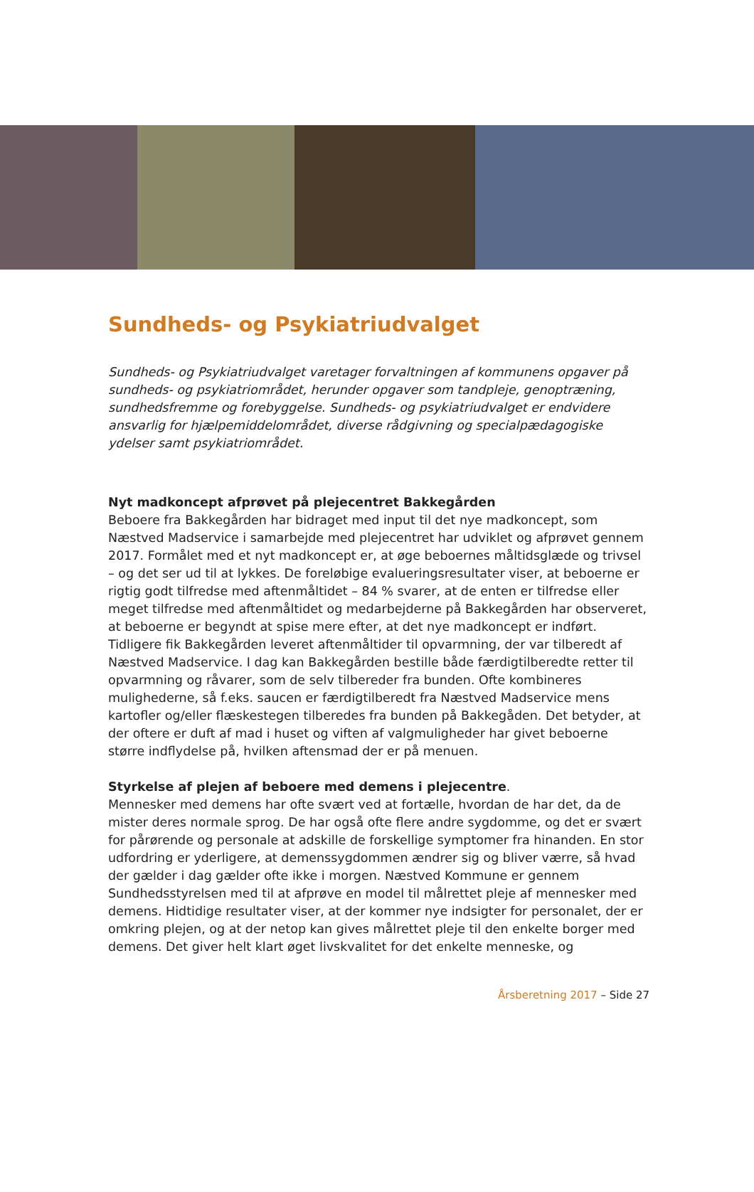Sundheds- og Psykiatriudvalget
Sundheds- og Psykiatriudvalget varetager forvaltningen af kommunens opgaver på sundheds- og psykiatriområdet, herunder opgaver som tandpleje, genoptræning, sundhedsfremme og forebyggelse. Sundheds- og psykiatriudvalget er endvidere ansvarlig for hjælpemiddelområdet, diverse rådgivning og specialpædagogiske ydelser samt psykiatriområdet.
Nyt madkoncept afprøvet på plejecentret Bakkegården
Beboere fra Bakkegården har bidraget med input til det nye madkoncept, som Næstved Madservice i samarbejde med plejecentret har udviklet og afprøvet gennem 2017. Formålet med et nyt madkoncept er, at øge beboernes måltidsglæde og trivsel – og det ser ud til at lykkes. De foreløbige evalueringsresultater viser, at beboerne er rigtig godt tilfredse med aftenmåltidet – 84 % svarer, at de enten er tilfredse eller meget tilfredse med aftenmåltidet og medarbejderne på Bakkegården har observeret, at beboerne er begyndt at spise mere efter, at det nye madkoncept er indført.
Tidligere fik Bakkegården leveret aftenmåltider til opvarmning, der var tilberedt af Næstved Madservice. I dag kan Bakkegården bestille både færdigtilberedte retter til opvarmning og råvarer, som de selv tilbereder fra bunden. Ofte kombineres mulighederne, så f.eks. saucen er færdigtilberedt fra Næstved Madservice mens kartofler og/eller flæskestegen tilberedes fra bunden på Bakkegåden. Det betyder, at der oftere er duft af mad i huset og viften af valgmuligheder har givet beboerne større indflydelse på, hvilken aftensmad der er på menuen.
Styrkelse af plejen af beboere med demens i plejecentre.
Mennesker med demens har ofte svært ved at fortælle, hvordan de har det, da de mister deres normale sprog. De har også ofte flere andre sygdomme, og det er svært for pårørende og personale at adskille de forskellige symptomer fra hinanden. En stor udfordring er yderligere, at demenssygdommen ændrer sig og bliver værre, så hvad der gælder i dag gælder ofte ikke i morgen. Næstved Kommune er gennem Sundhedsstyrelsen med til at afprøve en model til målrettet pleje af mennesker med demens. Hidtidige resultater viser, at der kommer nye indsigter for personalet, der er omkring plejen, og at der netop kan gives målrettet pleje til den enkelte borger med demens. Det giver helt klart øget livskvalitet for det enkelte menneske, og
Årsberetning 2017 – Side 27